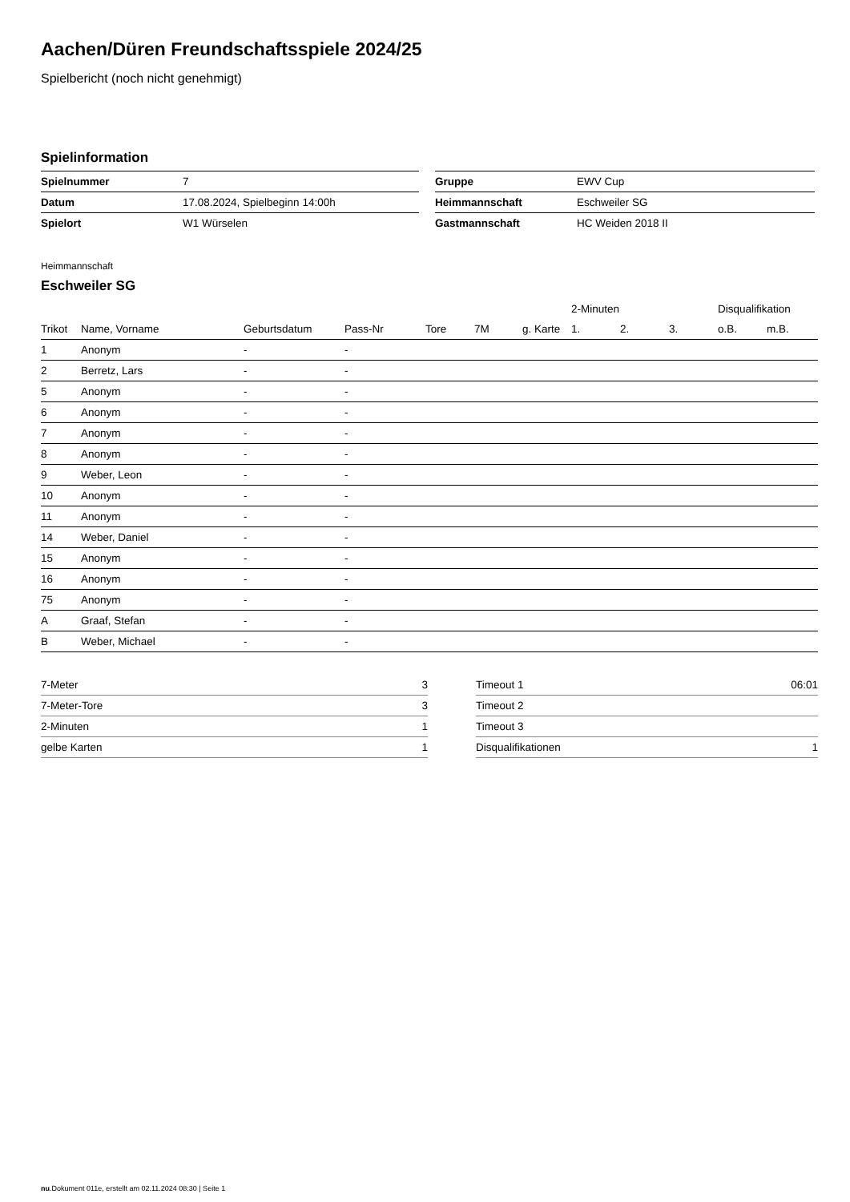Aachen/Düren Freundschaftsspiele 2024/25
Spielbericht (noch nicht genehmigt)
Spielinformation
| Spielnummer | 7 |
| Datum | 17.08.2024, Spielbeginn 14:00h |
| Spielort | W1 Würselen |
| Gruppe | EWV Cup |
| Heimmannschaft | Eschweiler SG |
| Gastmannschaft | HC Weiden 2018 II |
Heimmannschaft
Eschweiler SG
| | | | | | | | 2-Minuten | | | Disqualifikation | |
| --- | --- | --- | --- | --- | --- | --- | --- | --- | --- | --- | --- |
| Trikot | Name, Vorname | Geburtsdatum | Pass-Nr | Tore | 7M | g. Karte | 1. | 2. | 3. | o.B. | m.B. |
| 1 | Anonym | - | - | | | | | | | | |
| 2 | Berretz, Lars | - | - | | | | | | | | |
| 5 | Anonym | - | - | | | | | | | | |
| 6 | Anonym | - | - | | | | | | | | |
| 7 | Anonym | - | - | | | | | | | | |
| 8 | Anonym | - | - | | | | | | | | |
| 9 | Weber, Leon | - | - | | | | | | | | |
| 10 | Anonym | - | - | | | | | | | | |
| 11 | Anonym | - | - | | | | | | | | |
| 14 | Weber, Daniel | - | - | | | | | | | | |
| 15 | Anonym | - | - | | | | | | | | |
| 16 | Anonym | - | - | | | | | | | | |
| 75 | Anonym | - | - | | | | | | | | |
| A | Graaf, Stefan | - | - | | | | | | | | |
| B | Weber, Michael | - | - | | | | | | | | |
| 7-Meter | 3 |
| 7-Meter-Tore | 3 |
| 2-Minuten | 1 |
| gelbe Karten | 1 |
| Timeout 1 | 06:01 |
| Timeout 2 | |
| Timeout 3 | |
| Disqualifikationen | 1 |
nu.Dokument 011e, erstellt am 02.11.2024 08:30 | Seite 1